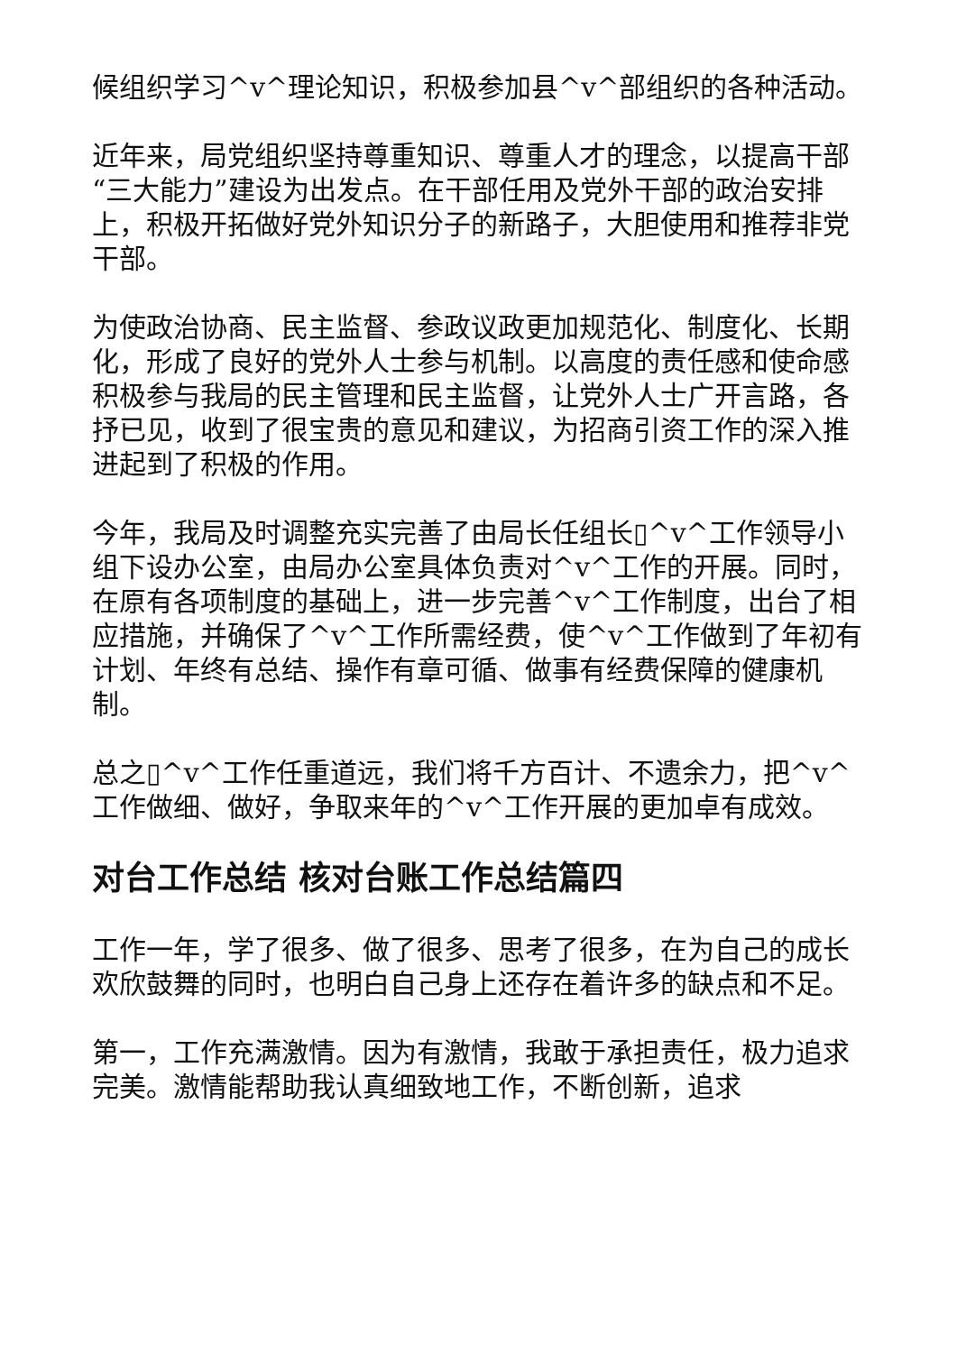候组织学习^v^理论知识，积极参加县^v^部组织的各种活动。
近年来，局党组织坚持尊重知识、尊重人才的理念，以提高干部“三大能力”建设为出发点。在干部任用及党外干部的政治安排上，积极开拓做好党外知识分子的新路子，大胆使用和推荐非党干部。
为使政治协商、民主监督、参政议政更加规范化、制度化、长期化，形成了良好的党外人士参与机制。以高度的责任感和使命感积极参与我局的民主管理和民主监督，让党外人士广开言路，各抒已见，收到了很宝贵的意见和建议，为招商引资工作的深入推进起到了积极的作用。
今年，我局及时调整充实完善了由局长任组长▯^v^工作领导小组下设办公室，由局办公室具体负责对^v^工作的开展。同时，在原有各项制度的基础上，进一步完善^v^工作制度，出台了相应措施，并确保了^v^工作所需经费，使^v^工作做到了年初有计划、年终有总结、操作有章可循、做事有经费保障的健康机制。
总之▯^v^工作任重道远，我们将千方百计、不遗余力，把^v^工作做细、做好，争取来年的^v^工作开展的更加卓有成效。
对台工作总结 核对台账工作总结篇四
工作一年，学了很多、做了很多、思考了很多，在为自己的成长欢欣鼓舞的同时，也明白自己身上还存在着许多的缺点和不足。
第一，工作充满激情。因为有激情，我敢于承担责任，极力追求完美。激情能帮助我认真细致地工作，不断创新，追求